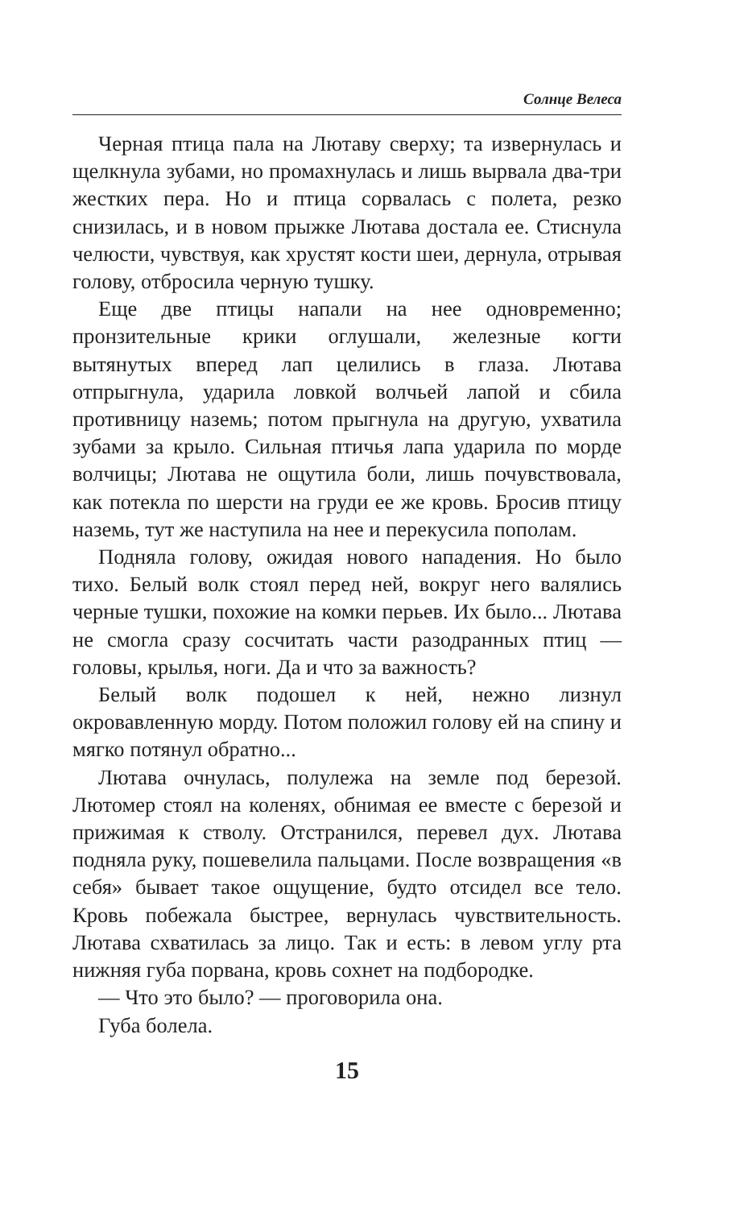Солнце Велеса
Черная птица пала на Лютаву сверху; та извернулась и щелкнула зубами, но промахнулась и лишь вырвала два-три жестких пера. Но и птица сорвалась с полета, резко снизилась, и в новом прыжке Лютава достала ее. Стиснула челюсти, чувствуя, как хрустят кости шеи, дернула, отрывая голову, отбросила черную тушку.
Еще две птицы напали на нее одновременно; пронзительные крики оглушали, железные когти вытянутых вперед лап целились в глаза. Лютава отпрыгнула, ударила ловкой волчьей лапой и сбила противницу наземь; потом прыгнула на другую, ухватила зубами за крыло. Сильная птичья лапа ударила по морде волчицы; Лютава не ощутила боли, лишь почувствовала, как потекла по шерсти на груди ее же кровь. Бросив птицу наземь, тут же наступила на нее и перекусила пополам.
Подняла голову, ожидая нового нападения. Но было тихо. Белый волк стоял перед ней, вокруг него валялись черные тушки, похожие на комки перьев. Их было... Лютава не смогла сразу сосчитать части разодранных птиц — головы, крылья, ноги. Да и что за важность?
Белый волк подошел к ней, нежно лизнул окровавленную морду. Потом положил голову ей на спину и мягко потянул обратно...
Лютава очнулась, полулежа на земле под березой. Лютомер стоял на коленях, обнимая ее вместе с березой и прижимая к стволу. Отстранился, перевел дух. Лютава подняла руку, пошевелила пальцами. После возвращения «в себя» бывает такое ощущение, будто отсидел все тело. Кровь побежала быстрее, вернулась чувствительность. Лютава схватилась за лицо. Так и есть: в левом углу рта нижняя губа порвана, кровь сохнет на подбородке.
— Что это было? — проговорила она.
Губа болела.
15